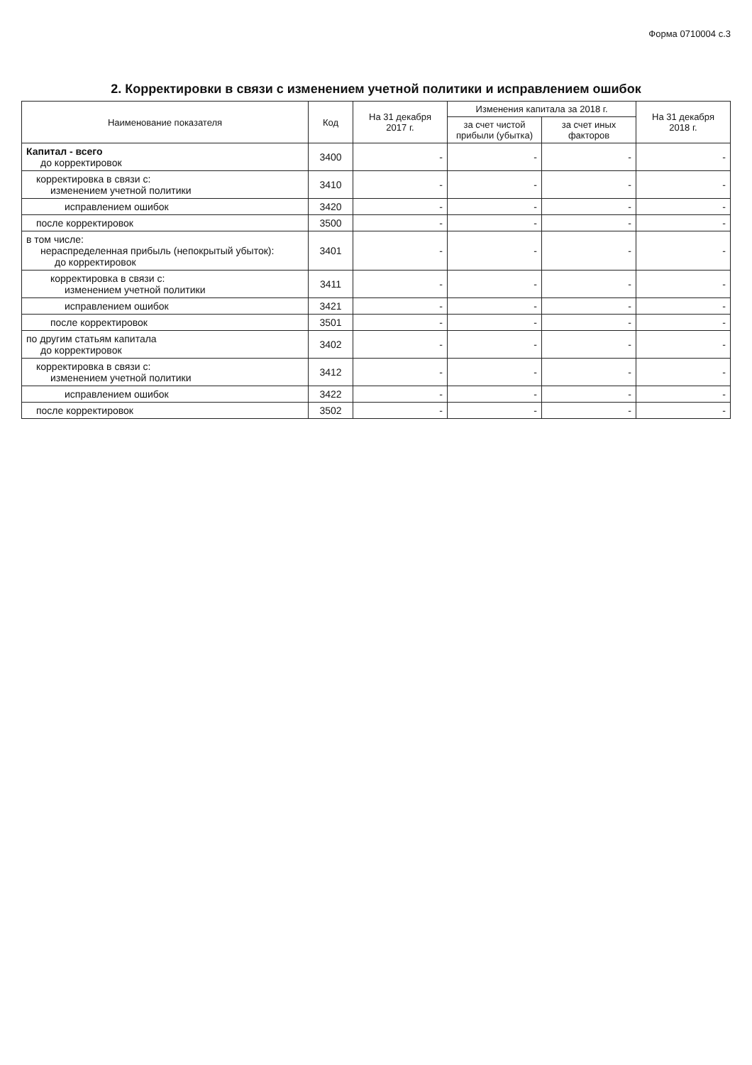Форма 0710004 с.3
2. Корректировки в связи с изменением учетной политики и исправлением ошибок
| Наименование показателя | Код | На 31 декабря 2017 г. | Изменения капитала за 2018 г. | | На 31 декабря 2018 г. |
| --- | --- | --- | --- | --- | --- |
| | | | за счет чистой прибыли (убытка) | за счет иных факторов | |
| Капитал - всего до корректировок | 3400 | - | - | - | - |
| корректировка в связи с: изменением учетной политики | 3410 | - | - | - | - |
| исправлением ошибок | 3420 | - | - | - | - |
| после корректировок | 3500 | - | - | - | - |
| в том числе: нераспределенная прибыль (непокрытый убыток): до корректировок | 3401 | - | - | - | - |
| корректировка в связи с: изменением учетной политики | 3411 | - | - | - | - |
| исправлением ошибок | 3421 | - | - | - | - |
| после корректировок | 3501 | - | - | - | - |
| по другим статьям капитала до корректировок | 3402 | - | - | - | - |
| корректировка в связи с: изменением учетной политики | 3412 | - | - | - | - |
| исправлением ошибок | 3422 | - | - | - | - |
| после корректировок | 3502 | - | - | - | - |